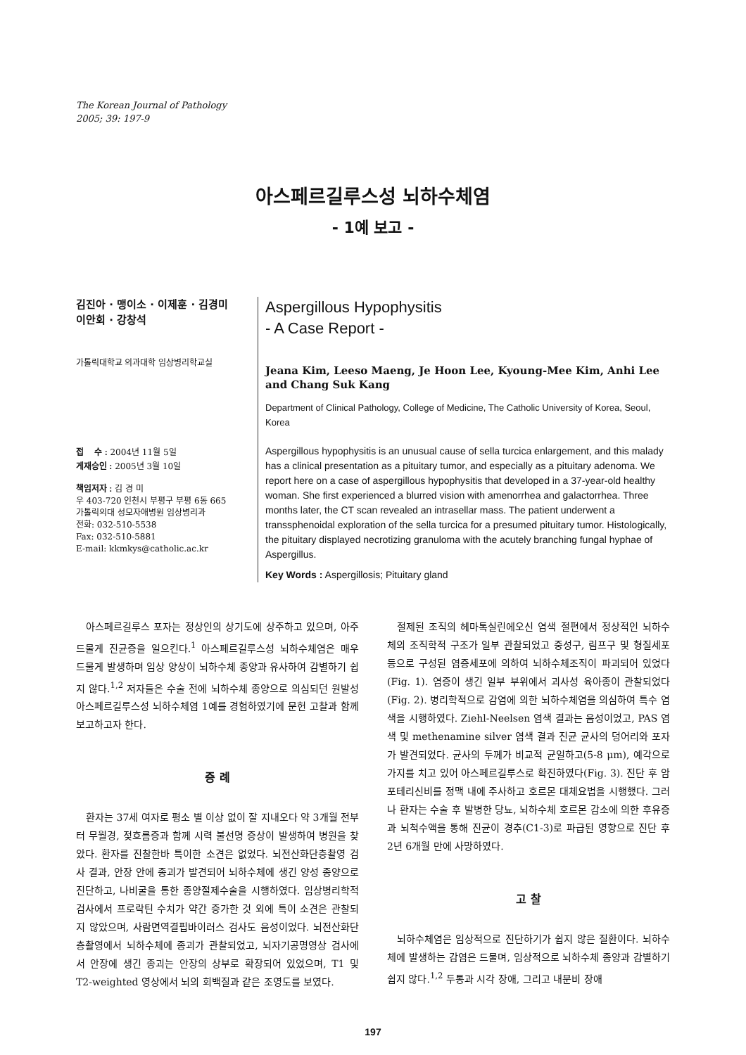The Korean Journal of Pathology
2005; 39: 197-9
아스페르길루스성 뇌하수체염
- 1예 보고 -
김진아 · 맹이소 · 이제훈 · 김경미
이안회 · 강창석
가톨릭대학교 의과대학 임상병리학교실
접　 수 : 2004년 11월 5일
게재승인 : 2005년 3월 10일
책임저자 : 김 경 미
우 403-720 인천시 부평구 부평 6동 665
가톨릭의대 성모자애병원 임상병리과
전화: 032-510-5538
Fax: 032-510-5881
E-mail: kkmkys@catholic.ac.kr
Aspergillous Hypophysitis
- A Case Report -
Jeana Kim, Leeso Maeng, Je Hoon Lee, Kyoung-Mee Kim, Anhi Lee
and Chang Suk Kang
Department of Clinical Pathology, College of Medicine, The Catholic University of Korea, Seoul, Korea
Aspergillous hypophysitis is an unusual cause of sella turcica enlargement, and this malady has a clinical presentation as a pituitary tumor, and especially as a pituitary adenoma. We report here on a case of aspergillous hypophysitis that developed in a 37-year-old healthy woman. She first experienced a blurred vision with amenorrhea and galactorrhea. Three months later, the CT scan revealed an intrasellar mass. The patient underwent a transsphenoidal exploration of the sella turcica for a presumed pituitary tumor. Histologically, the pituitary displayed necrotizing granuloma with the acutely branching fungal hyphae of Aspergillus.
Key Words : Aspergillosis; Pituitary gland
아스페르길루스 포자는 정상인의 상기도에 상주하고 있으며, 아주 드물게 진균증을 일으킨다.<sup>1</sup> 아스페르길루스성 뇌하수체염은 매우 드물게 발생하며 임상 양상이 뇌하수체 종양과 유사하여 감별하기 쉽지 않다.<sup>1,2</sup> 저자들은 수술 전에 뇌하수체 종양으로 의심되던 원발성 아스페르길루스성 뇌하수체염 1예를 경험하였기에 문헌 고찰과 함께 보고하고자 한다.
증 례
환자는 37세 여자로 평소 별 이상 없이 잘 지내오다 약 3개월 전부터 무월경, 젖흐름증과 함께 시력 불선명 증상이 발생하여 병원을 찾았다. 환자를 진찰한바 특이한 소견은 없었다. 뇌전산화단층촬영 검사 결과, 안장 안에 종괴가 발견되어 뇌하수체에 생긴 양성 종양으로 진단하고, 나비굴을 통한 종양절제수술을 시행하였다. 임상병리학적 검사에서 프로락틴 수치가 약간 증가한 것 외에 특이 소견은 관찰되지 않았으며, 사람면역결핍바이러스 검사도 음성이었다. 뇌전산화단층촬영에서 뇌하수체에 종괴가 관찰되었고, 뇌자기공명영상 검사에서 안장에 생긴 종괴는 안장의 상부로 확장되어 있었으며, T1 및 T2-weighted 영상에서 뇌의 회백질과 같은 조영도를 보였다.
절제된 조직의 헤마톡실린에오신 염색 절편에서 정상적인 뇌하수체의 조직학적 구조가 일부 관찰되었고 중성구, 림프구 및 형질세포 등으로 구성된 염증세포에 의하여 뇌하수체조직이 파괴되어 있었다(Fig. 1). 염증이 생긴 일부 부위에서 괴사성 육아종이 관찰되었다(Fig. 2). 병리학적으로 감염에 의한 뇌하수체염을 의심하여 특수 염색을 시행하였다. Ziehl-Neelsen 염색 결과는 음성이었고, PAS 염색 및 methenamine silver 염색 결과 진균 균사의 덩어리와 포자가 발견되었다. 균사의 두께가 비교적 균일하고(5-8 μm), 예각으로 가지를 치고 있어 아스페르길루스로 확진하였다(Fig. 3). 진단 후 암포테리신비를 정맥 내에 주사하고 호르몬 대체요법을 시행했다. 그러나 환자는 수술 후 발병한 당뇨, 뇌하수체 호르몬 감소에 의한 후유증과 뇌척수액을 통해 진균이 경추(C1-3)로 파급된 영향으로 진단 후 2년 6개월 만에 사망하였다.
고 찰
뇌하수체염은 임상적으로 진단하기가 쉽지 않은 질환이다. 뇌하수체에 발생하는 감염은 드물며, 임상적으로 뇌하수체 종양과 감별하기 쉽지 않다.<sup>1,2</sup> 두통과 시각 장애, 그리고 내분비 장애
197